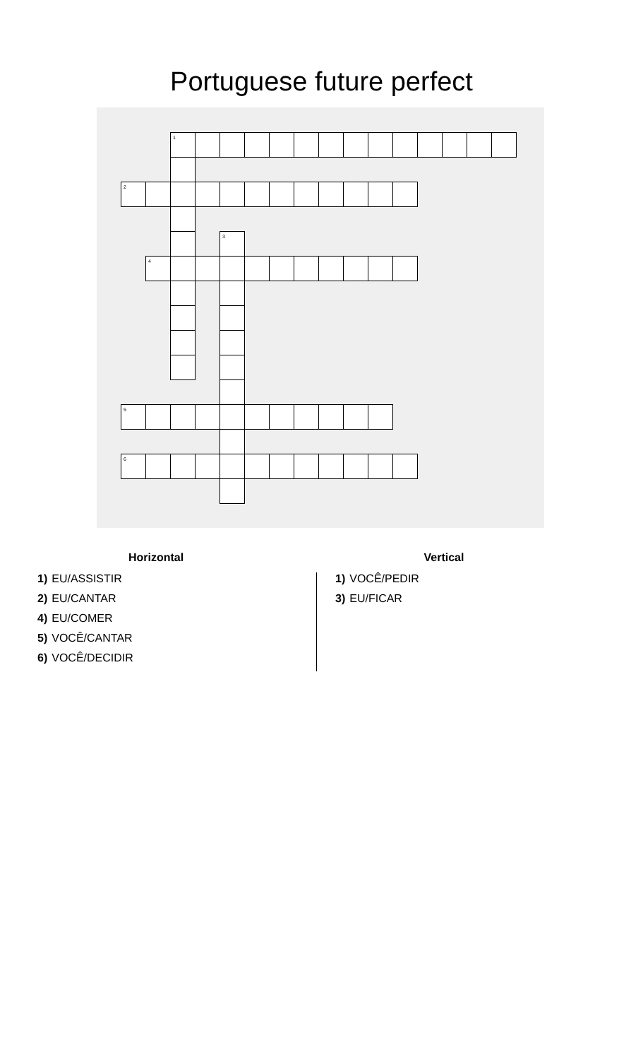Portuguese future perfect
| | | 1 | | | | | | | | | | | | | |
| 2 | | | | | | | | | | | | | | | |
| | | | | 3 | | | | | | | | | | | |
| | 4 | | | | | | | | | | | | | | |
| 5 | | | | | | | | | | | | | | | |
| 6 | | | | | | | | | | | | | | | |
Horizontal
1) EU/ASSISTIR
2) EU/CANTAR
4) EU/COMER
5) VOCÊ/CANTAR
6) VOCÊ/DECIDIR
Vertical
1) VOCÊ/PEDIR
3) EU/FICAR